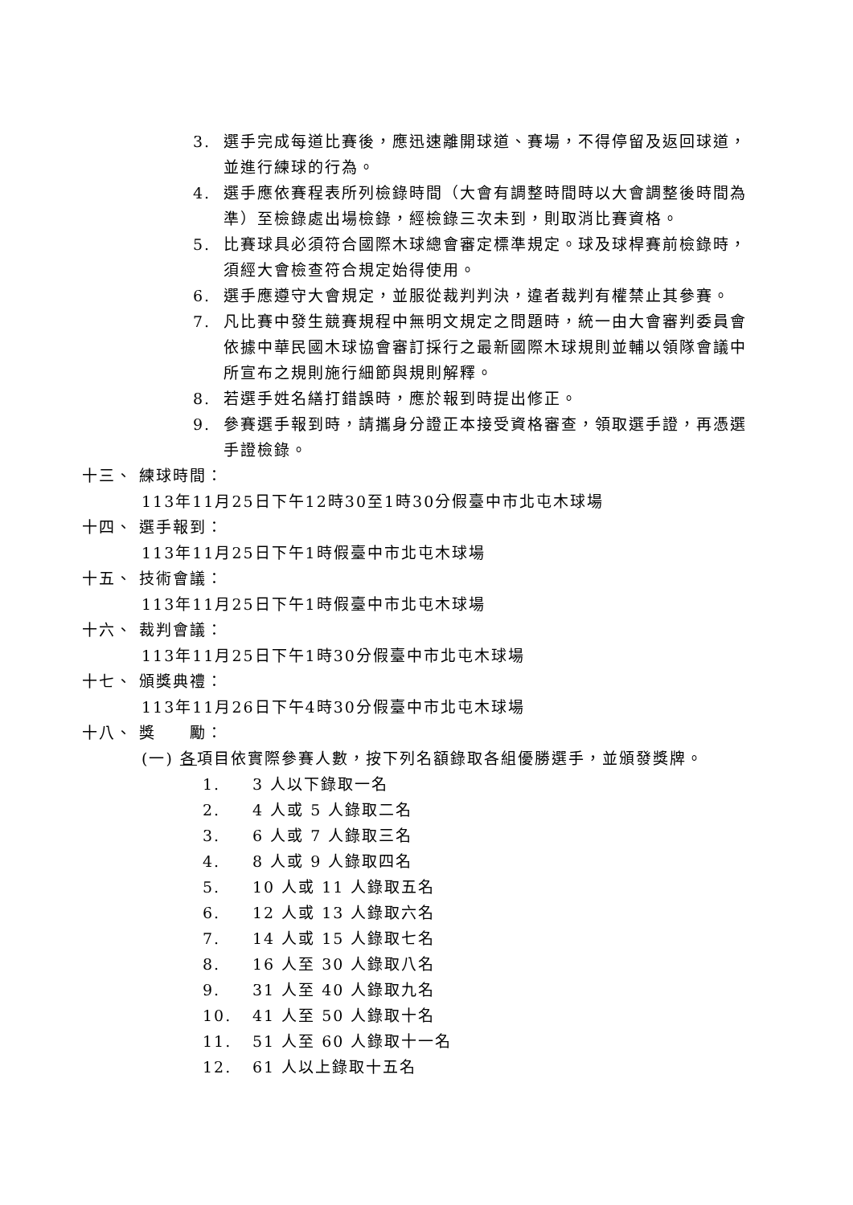3. 選手完成每道比賽後，應迅速離開球道、賽場，不得停留及返回球道，並進行練球的行為。
4. 選手應依賽程表所列檢錄時間（大會有調整時間時以大會調整後時間為準）至檢錄處出場檢錄，經檢錄三次未到，則取消比賽資格。
5. 比賽球具必須符合國際木球總會審定標準規定。球及球桿賽前檢錄時，須經大會檢查符合規定始得使用。
6. 選手應遵守大會規定，並服從裁判判決，違者裁判有權禁止其參賽。
7. 凡比賽中發生競賽規程中無明文規定之問題時，統一由大會審判委員會依據中華民國木球協會審訂採行之最新國際木球規則並輔以領隊會議中所宣布之規則施行細節與規則解釋。
8. 若選手姓名繕打錯誤時，應於報到時提出修正。
9. 參賽選手報到時，請攜身分證正本接受資格審查，領取選手證，再憑選手證檢錄。
十三、 練球時間：
113年11月25日下午12時30至1時30分假臺中市北屯木球場
十四、 選手報到：
113年11月25日下午1時假臺中市北屯木球場
十五、 技術會議：
113年11月25日下午1時假臺中市北屯木球場
十六、 裁判會議：
113年11月25日下午1時30分假臺中市北屯木球場
十七、 頒獎典禮：
113年11月26日下午4時30分假臺中市北屯木球場
十八、 獎　　勵：
(一) 各項目依實際參賽人數，按下列名額錄取各組優勝選手，並頒發獎牌。
1. 3 人以下錄取一名
2. 4 人或 5 人錄取二名
3. 6 人或 7 人錄取三名
4. 8 人或 9 人錄取四名
5. 10 人或 11 人錄取五名
6. 12 人或 13 人錄取六名
7. 14 人或 15 人錄取七名
8. 16 人至 30 人錄取八名
9. 31 人至 40 人錄取九名
10. 41 人至 50 人錄取十名
11. 51 人至 60 人錄取十一名
12. 61 人以上錄取十五名